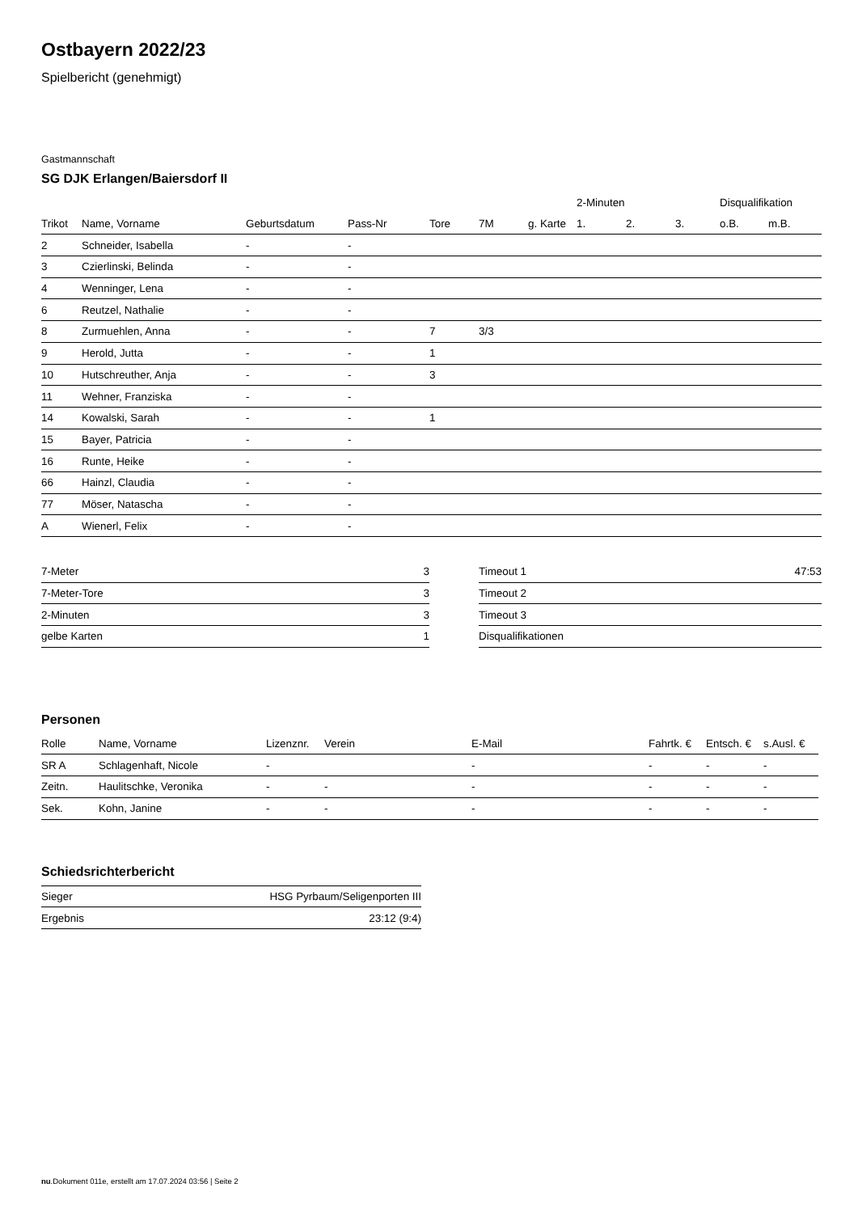Ostbayern 2022/23
Spielbericht (genehmigt)
Gastmannschaft
SG DJK Erlangen/Baiersdorf II
| | | | | | | | 2-Minuten | | | Disqualifikation | |
| --- | --- | --- | --- | --- | --- | --- | --- | --- | --- | --- | --- |
| Trikot | Name, Vorname | Geburtsdatum | Pass-Nr | Tore | 7M | g. Karte | 1. | 2. | 3. | o.B. | m.B. |
| 2 | Schneider, Isabella | - | - | | | | | | | | |
| 3 | Czierlinski, Belinda | - | - | | | | | | | | |
| 4 | Wenninger, Lena | - | - | | | | | | | | |
| 6 | Reutzel, Nathalie | - | - | | | | | | | | |
| 8 | Zurmuehlen, Anna | - | - | 7 | 3/3 | | | | | | |
| 9 | Herold, Jutta | - | - | 1 | | | | | | | |
| 10 | Hutschreuther, Anja | - | - | 3 | | | | | | | |
| 11 | Wehner, Franziska | - | - | | | | | | | | |
| 14 | Kowalski, Sarah | - | - | 1 | | | | | | | |
| 15 | Bayer, Patricia | - | - | | | | | | | | |
| 16 | Runte, Heike | - | - | | | | | | | | |
| 66 | Hainzl, Claudia | - | - | | | | | | | | |
| 77 | Möser, Natascha | - | - | | | | | | | | |
| A | Wienerl, Felix | - | - | | | | | | | | |
| 7-Meter | 3 |
| 7-Meter-Tore | 3 |
| 2-Minuten | 3 |
| gelbe Karten | 1 |
| Timeout 1 | 47:53 |
| Timeout 2 | |
| Timeout 3 | |
| Disqualifikationen | |
Personen
| Rolle | Name, Vorname | Lizenznr. | Verein | E-Mail | Fahrtk. € | Entsch. € | s.Ausl. € |
| --- | --- | --- | --- | --- | --- | --- | --- |
| SR A | Schlagenhaft, Nicole | - | | - | - | - | - |
| Zeitn. | Haulitschke, Veronika | - | - | - | - | - | - |
| Sek. | Kohn, Janine | - | - | - | - | - | - |
Schiedsrichterbericht
| Sieger | HSG Pyrbaum/Seligenporten III |
| Ergebnis | 23:12 (9:4) |
nu.Dokument 011e, erstellt am 17.07.2024 03:56 | Seite 2